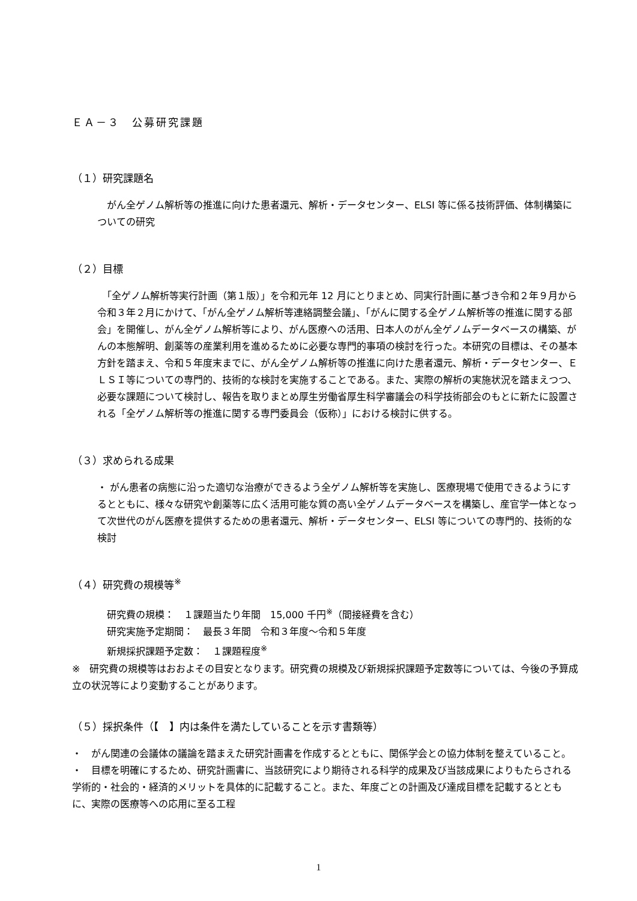ＥＡ－３　公募研究課題
（１）研究課題名
　がん全ゲノム解析等の推進に向けた患者還元、解析・データセンター、ELSI 等に係る技術評価、体制構築についての研究
（２）目標
　「全ゲノム解析等実行計画（第１版）」を令和元年 12 月にとりまとめ、同実行計画に基づき令和２年９月から令和３年２月にかけて、「がん全ゲノム解析等連絡調整会議」、「がんに関する全ゲノム解析等の推進に関する部会」を開催し、がん全ゲノム解析等により、がん医療への活用、日本人のがん全ゲノムデータベースの構築、がんの本態解明、創薬等の産業利用を進めるために必要な専門的事項の検討を行った。本研究の目標は、その基本方針を踏まえ、令和５年度末までに、がん全ゲノム解析等の推進に向けた患者還元、解析・データセンター、ＥＬＳＩ等についての専門的、技術的な検討を実施することである。また、実際の解析の実施状況を踏まえつつ、必要な課題について検討し、報告を取りまとめ厚生労働省厚生科学審議会の科学技術部会のもとに新たに設置される「全ゲノム解析等の推進に関する専門委員会（仮称）」における検討に供する。
（３）求められる成果
・ がん患者の病態に沿った適切な治療ができるよう全ゲノム解析等を実施し、医療現場で使用できるようにするとともに、様々な研究や創薬等に広く活用可能な質の高い全ゲノムデータベースを構築し、産官学一体となって次世代のがん医療を提供するための患者還元、解析・データセンター、ELSI 等についての専門的、技術的な検討
（４）研究費の規模等<sup>※</sup>
　研究費の規模：　１課題当たり年間　15,000 千円<sup>※</sup>（間接経費を含む）
　研究実施予定期間：　最長３年間　令和３年度～令和５年度
　新規採択課題予定数：　１課題程度<sup>※</sup>
※　研究費の規模等はおおよその目安となります。研究費の規模及び新規採択課題予定数等については、今後の予算成立の状況等により変動することがあります。
（５）採択条件（【　】内は条件を満たしていることを示す書類等）
・　がん関連の会議体の議論を踏まえた研究計画書を作成するとともに、関係学会との協力体制を整えていること。
・　目標を明確にするため、研究計画書に、当該研究により期待される科学的成果及び当該成果によりもたらされる学術的・社会的・経済的メリットを具体的に記載すること。また、年度ごとの計画及び達成目標を記載するとともに、実際の医療等への応用に至る工程
1